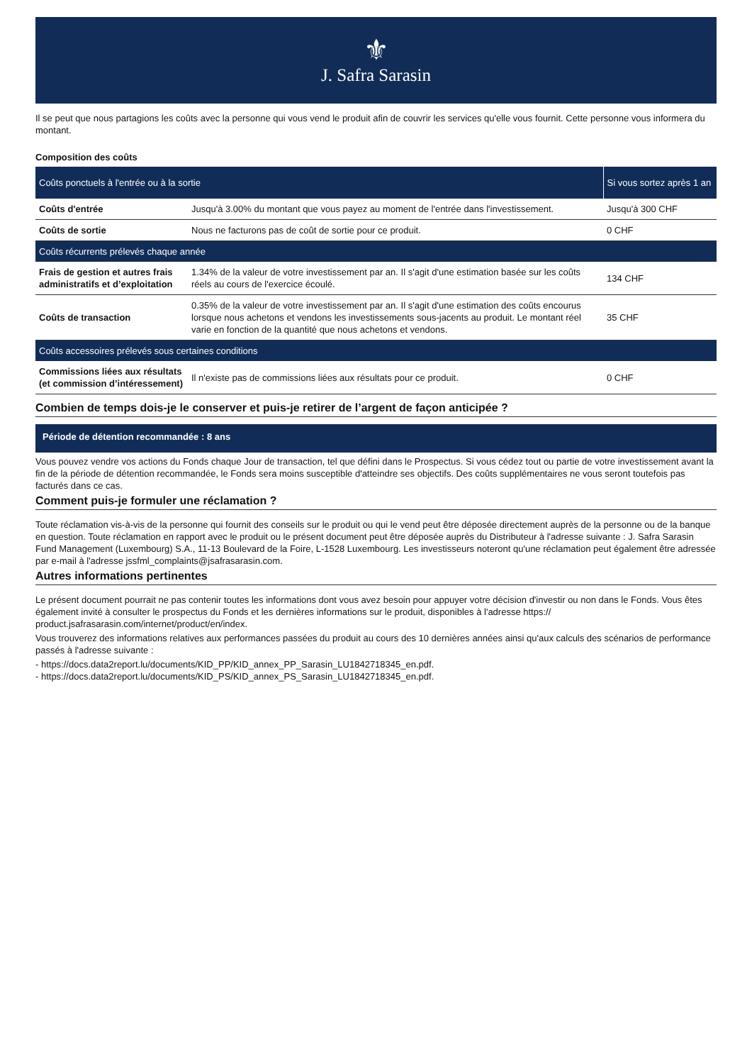⚜
J. Safra Sarasin
Il se peut que nous partagions les coûts avec la personne qui vous vend le produit afin de couvrir les services qu'elle vous fournit. Cette personne vous informera du montant.
Composition des coûts
| Coûts ponctuels à l'entrée ou à la sortie | | Si vous sortez après 1 an |
| --- | --- | --- |
| Coûts d'entrée | Jusqu'à 3.00% du montant que vous payez au moment de l'entrée dans l'investissement. | Jusqu'à 300 CHF |
| Coûts de sortie | Nous ne facturons pas de coût de sortie pour ce produit. | 0 CHF |
| Coûts récurrents prélevés chaque année | | |
| Frais de gestion et autres frais administratifs et d’exploitation | 1.34% de la valeur de votre investissement par an. Il s'agit d'une estimation basée sur les coûts réels au cours de l'exercice écoulé. | 134 CHF |
| Coûts de transaction | 0.35% de la valeur de votre investissement par an. Il s'agit d'une estimation des coûts encourus lorsque nous achetons et vendons les investissements sous-jacents au produit. Le montant réel varie en fonction de la quantité que nous achetons et vendons. | 35 CHF |
| Coûts accessoires prélevés sous certaines conditions | | |
| Commissions liées aux résultats (et commission d’intéressement) | Il n'existe pas de commissions liées aux résultats pour ce produit. | 0 CHF |
Combien de temps dois-je le conserver et puis-je retirer de l’argent de façon anticipée ?
Période de détention recommandée : 8 ans
Vous pouvez vendre vos actions du Fonds chaque Jour de transaction, tel que défini dans le Prospectus. Si vous cédez tout ou partie de votre investissement avant la fin de la période de détention recommandée, le Fonds sera moins susceptible d'atteindre ses objectifs. Des coûts supplémentaires ne vous seront toutefois pas facturés dans ce cas.
Comment puis-je formuler une réclamation ?
Toute réclamation vis-à-vis de la personne qui fournit des conseils sur le produit ou qui le vend peut être déposée directement auprès de la personne ou de la banque en question. Toute réclamation en rapport avec le produit ou le présent document peut être déposée auprès du Distributeur à l'adresse suivante : J. Safra Sarasin Fund Management (Luxembourg) S.A., 11-13 Boulevard de la Foire, L-1528 Luxembourg. Les investisseurs noteront qu'une réclamation peut également être adressée par e-mail à l'adresse jssfml_complaints@jsafrasarasin.com.
Autres informations pertinentes
Le présent document pourrait ne pas contenir toutes les informations dont vous avez besoin pour appuyer votre décision d'investir ou non dans le Fonds. Vous êtes également invité à consulter le prospectus du Fonds et les dernières informations sur le produit, disponibles à l'adresse https:// product.jsafrasarasin.com/internet/product/en/index.
Vous trouverez des informations relatives aux performances passées du produit au cours des 10 dernières années ainsi qu'aux calculs des scénarios de performance passés à l'adresse suivante :
- https://docs.data2report.lu/documents/KID_PP/KID_annex_PP_Sarasin_LU1842718345_en.pdf.
- https://docs.data2report.lu/documents/KID_PS/KID_annex_PS_Sarasin_LU1842718345_en.pdf.